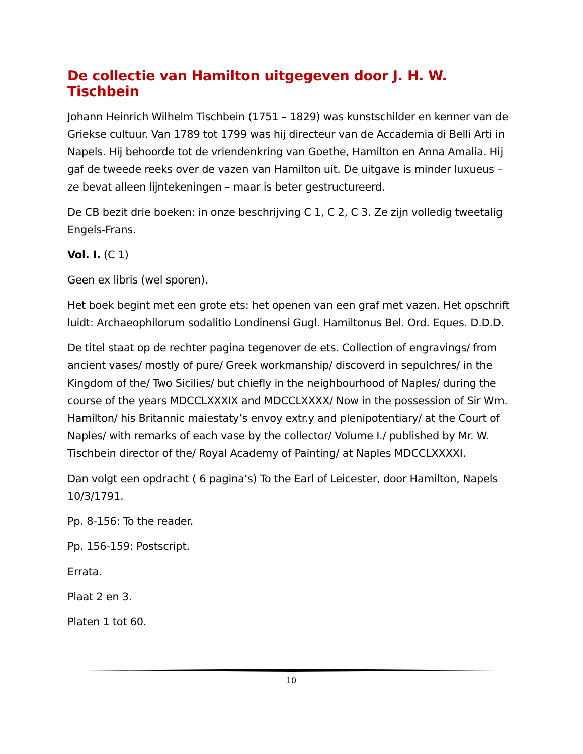De collectie van Hamilton uitgegeven door J. H. W. Tischbein
Johann Heinrich Wilhelm Tischbein (1751 – 1829) was kunstschilder en kenner van de Griekse cultuur. Van 1789 tot 1799 was hij directeur van de Accademia di Belli Arti in Napels. Hij behoorde tot de vriendenkring van Goethe, Hamilton en Anna Amalia. Hij gaf de tweede reeks over de vazen van Hamilton uit. De uitgave is minder luxueus – ze bevat alleen lijntekeningen – maar is beter gestructureerd.
De CB bezit drie boeken: in onze beschrijving C 1, C 2, C 3. Ze zijn volledig tweetalig Engels-Frans.
Vol. I. (C 1)
Geen ex libris (wel sporen).
Het boek begint met een grote ets: het openen van een graf met vazen. Het opschrift luidt: Archaeophilorum sodalitio Londinensi Gugl. Hamiltonus Bel. Ord. Eques. D.D.D.
De titel staat op de rechter pagina tegenover de ets. Collection of engravings/ from ancient vases/ mostly of pure/ Greek workmanship/ discoverd in sepulchres/ in the Kingdom of the/ Two Sicilies/ but chiefly in the neighbourhood of Naples/ during the course of the years MDCCLXXXIX and MDCCLXXXX/ Now in the possession of Sir Wm. Hamilton/ his Britannic maiestaty’s envoy extr.y and plenipotentiary/ at the Court of Naples/ with remarks of each vase by the collector/ Volume I./ published by Mr. W. Tischbein director of the/ Royal Academy of Painting/ at Naples MDCCLXXXXI.
Dan volgt een opdracht ( 6 pagina’s) To the Earl of Leicester, door Hamilton, Napels 10/3/1791.
Pp. 8-156: To the reader.
Pp. 156-159: Postscript.
Errata.
Plaat 2 en 3.
Platen 1 tot 60.
10